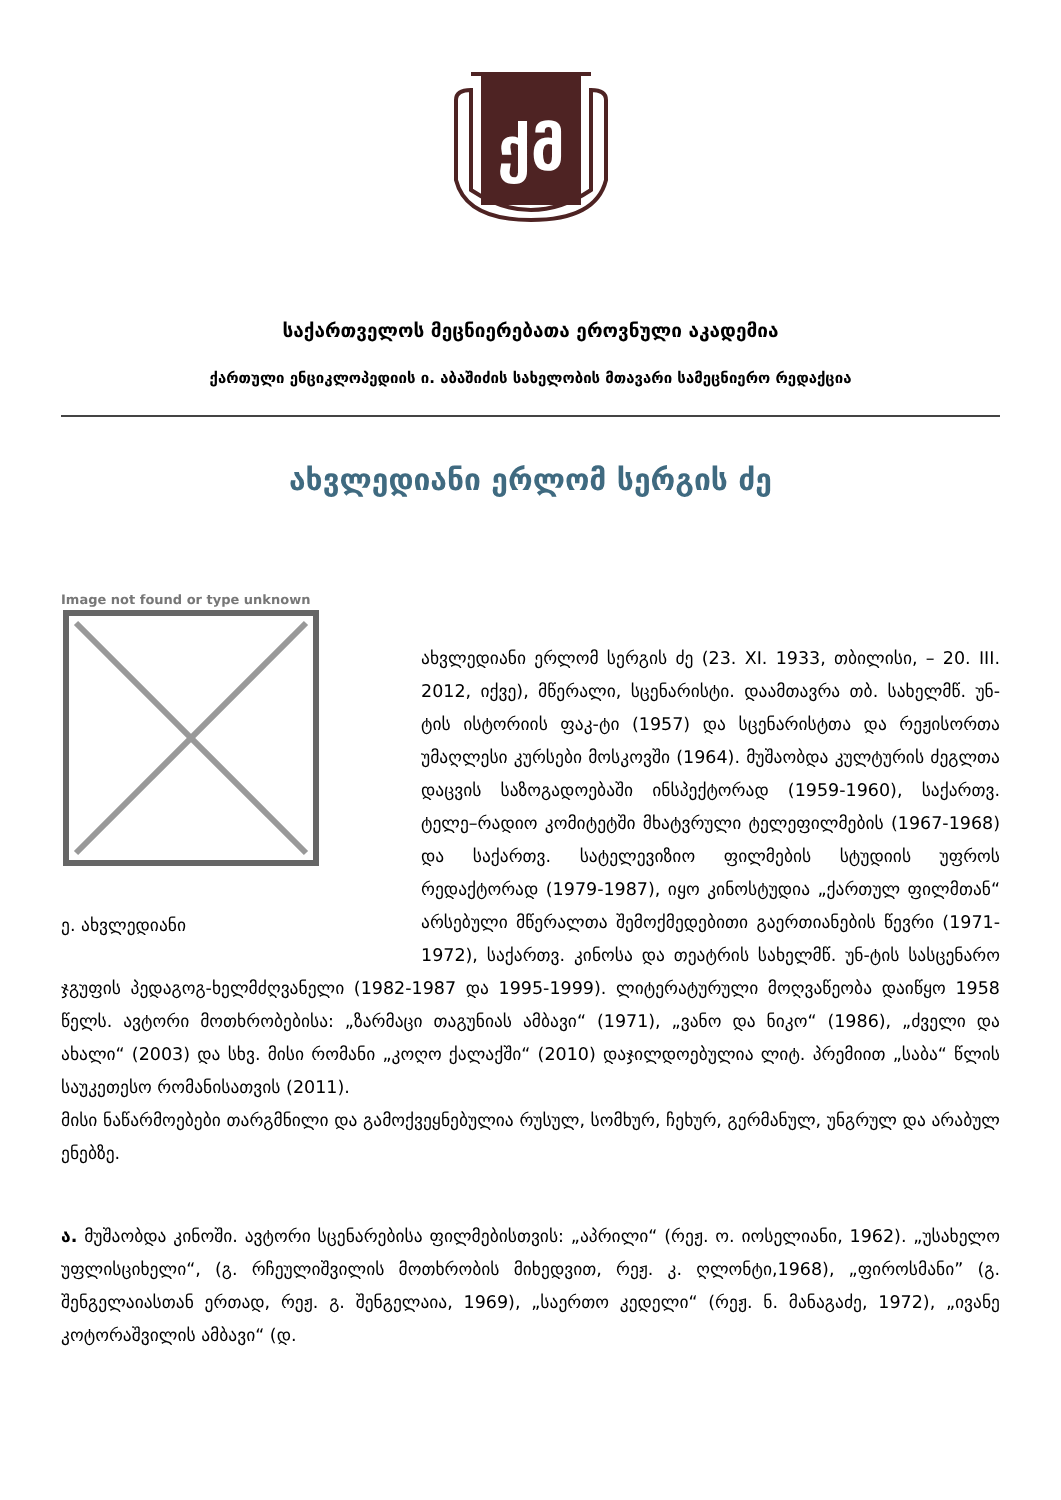ქმ
საქართველოს მეცნიერებათა ეროვნული აკადემია
ქართული ენციკლოპედიის ი. აბაშიძის სახელობის მთავარი სამეცნიერო რედაქცია
ახვლედიანი ერლომ სერგის ძე
Image not found or type unknown
ე. ახვლედიანი
ახვლედიანი ერლომ სერგის ძე (23. XI. 1933, თბილისი, – 20. III. 2012, იქვე), მწერალი, სცენარისტი. დაამთავრა თბ. სახელმწ. უნ-ტის ისტორიის ფაკ-ტი (1957) და სცენარისტთა და რეჟისორთა უმაღლესი კურსები მოსკოვში (1964). მუშაობდა კულტურის ძეგლთა დაცვის საზოგადოებაში ინსპექტორად (1959-1960), საქართვ. ტელე–რადიო კომიტეტში მხატვრული ტელეფილმების (1967-1968) და საქართვ. სატელევიზიო ფილმების სტუდიის უფროს რედაქტორად (1979-1987), იყო კინოსტუდია „ქართულ ფილმთან“ არსებული მწერალთა შემოქმედებითი გაერთიანების წევრი (1971-1972), საქართვ. კინოსა და თეატრის სახელმწ. უნ-ტის სასცენარო ჯგუფის პედაგოგ-ხელმძღვანელი (1982-1987 და 1995-1999). ლიტერატურული მოღვაწეობა დაიწყო 1958 წელს. ავტორი მოთხრობებისა: „ზარმაცი თაგუნიას ამბავი“ (1971), „ვანო და ნიკო“ (1986), „ძველი და ახალი“ (2003) და სხვ. მისი რომანი „კოღო ქალაქში“ (2010) დაჯილდოებულია ლიტ. პრემიით „საბა“ წლის საუკეთესო რომანისათვის (2011).
მისი ნაწარმოებები თარგმნილი და გამოქვეყნებულია რუსულ, სომხურ, ჩეხურ, გერმანულ, უნგრულ და არაბულ ენებზე.
ა. მუშაობდა კინოში. ავტორი სცენარებისა ფილმებისთვის: „აპრილი“ (რეჟ. ო. იოსელიანი, 1962). „უსახელო უფლისციხელი“, (გ. რჩეულიშვილის მოთხრობის მიხედვით, რეჟ. კ. ღლონტი,1968), „ფიროსმანი” (გ. შენგელაიასთან ერთად, რეჟ. გ. შენგელაია, 1969), „საერთო კედელი“ (რეჟ. ნ. მანაგაძე, 1972), „ივანე კოტორაშვილის ამბავი“ (დ.